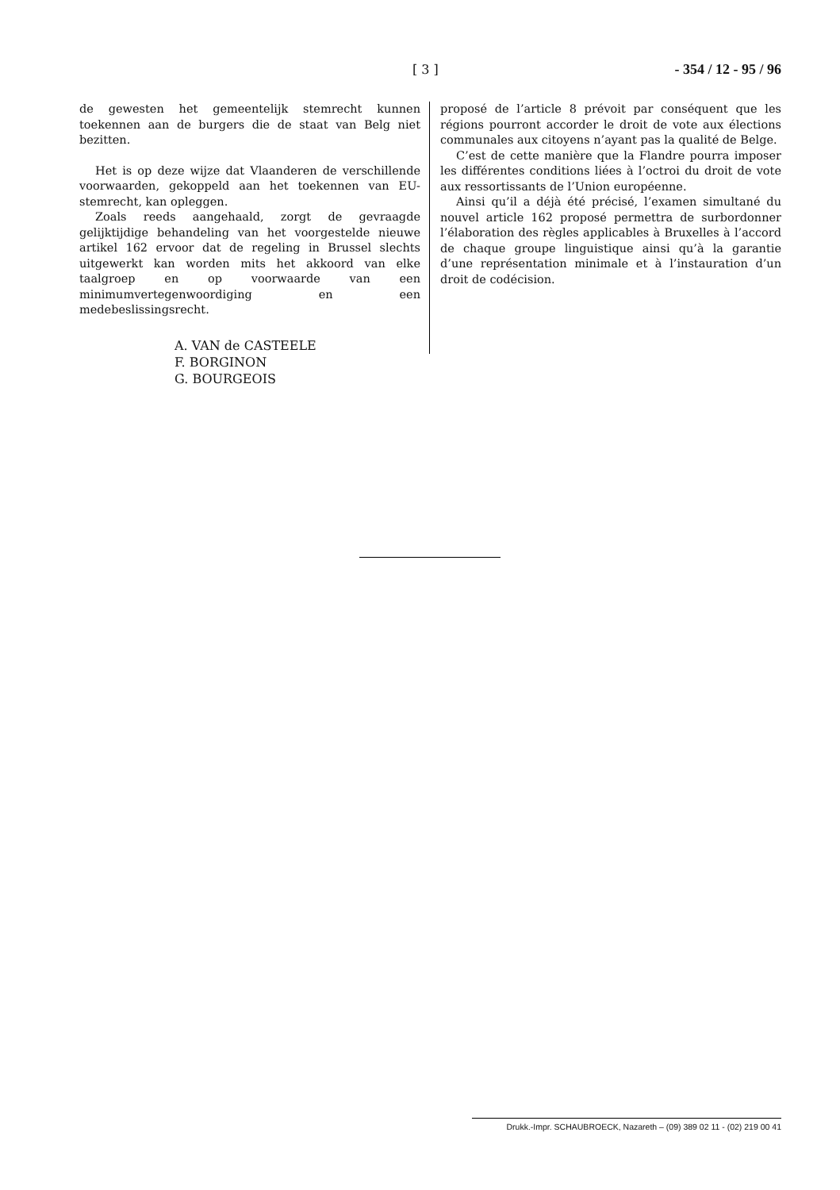[ 3 ] - 354 / 12 - 95 / 96
de gewesten het gemeentelijk stemrecht kunnen toekennen aan de burgers die de staat van Belg niet bezitten.
Het is op deze wijze dat Vlaanderen de verschillende voorwaarden, gekoppeld aan het toekennen van EU-stemrecht, kan opleggen.
Zoals reeds aangehaald, zorgt de gevraagde gelijktijdige behandeling van het voorgestelde nieuwe artikel 162 ervoor dat de regeling in Brussel slechts uitgewerkt kan worden mits het akkoord van elke taalgroep en op voorwaarde van een minimumvertegenwoordiging en een medebeslissingsrecht.
A. VAN de CASTEELE
F. BORGINON
G. BOURGEOIS
proposé de l’article 8 prévoit par conséquent que les régions pourront accorder le droit de vote aux élections communales aux citoyens n’ayant pas la qualité de Belge.
C’est de cette manière que la Flandre pourra imposer les différentes conditions liées à l’octroi du droit de vote aux ressortissants de l’Union européenne.
Ainsi qu’il a déjà été précisé, l’examen simultané du nouvel article 162 proposé permettra de surbordonner l’élaboration des règles applicables à Bruxelles à l’accord de chaque groupe linguistique ainsi qu’à la garantie d’une représentation minimale et à l’instauration d’un droit de codécision.
Drukk.-Impr. SCHAUBROECK, Nazareth – (09) 389 02 11 - (02) 219 00 41